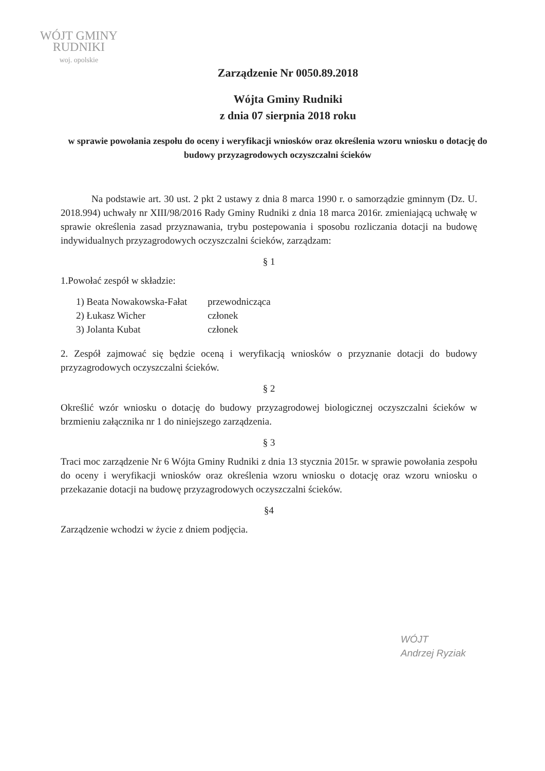WÓJT GMINY
RUDNIKI
woj. opolskie
Zarządzenie Nr 0050.89.2018
Wójta Gminy Rudniki
z dnia 07 sierpnia 2018 roku
w sprawie powołania zespołu do oceny i weryfikacji wniosków oraz określenia wzoru wniosku o dotację do budowy przyzagrodowych oczyszczalni ścieków
Na podstawie art. 30 ust. 2 pkt 2 ustawy z dnia 8 marca 1990 r. o samorządzie gminnym (Dz. U. 2018.994) uchwały nr XIII/98/2016 Rady Gminy Rudniki z dnia 18 marca 2016r. zmieniającą uchwałę w sprawie określenia zasad przyznawania, trybu postepowania i sposobu rozliczania dotacji na budowę indywidualnych przyzagrodowych oczyszczalni ścieków, zarządzam:
§ 1
1.Powołać zespół w składzie:
| 1) Beata Nowakowska-Fałat | przewodnicząca |
| 2) Łukasz Wicher | członek |
| 3) Jolanta Kubat | członek |
2. Zespół zajmować się będzie oceną i weryfikacją wniosków o przyznanie dotacji do budowy przyzagrodowych oczyszczalni ścieków.
§ 2
Określić wzór wniosku o dotację do budowy przyzagrodowej biologicznej oczyszczalni ścieków w brzmieniu załącznika nr 1 do niniejszego zarządzenia.
§ 3
Traci moc zarządzenie Nr 6 Wójta Gminy Rudniki z dnia 13 stycznia 2015r. w sprawie powołania zespołu do oceny i weryfikacji wniosków oraz określenia wzoru wniosku o dotację oraz wzoru wniosku o przekazanie dotacji na budowę przyzagrodowych oczyszczalni ścieków.
§4
Zarządzenie wchodzi w życie z dniem podjęcia.
WÓJT
Andrzej Ryziak